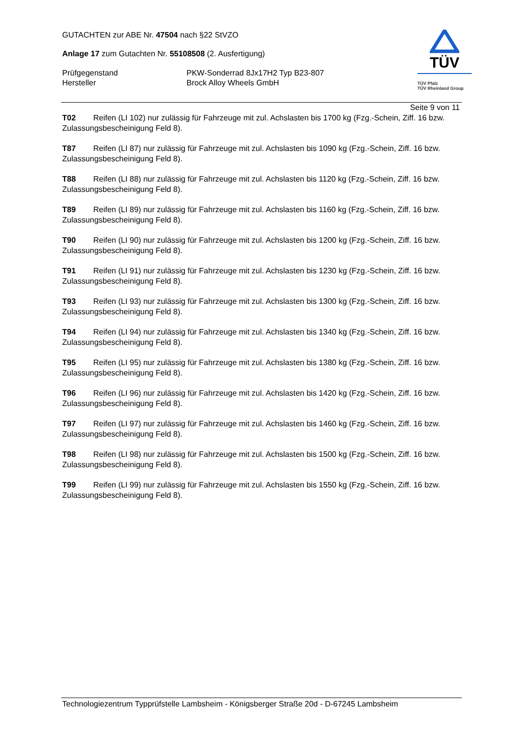GUTACHTEN zur ABE Nr. 47504 nach §22 StVZO
Anlage 17 zum Gutachten Nr. 55108508 (2. Ausfertigung)
Prüfgegenstand PKW-Sonderrad 8Jx17H2 Typ B23-807
Hersteller Brock Alloy Wheels GmbH
TÜV
TÜV Pfalz
TÜV Rheinland Group
Seite 9 von 11
T02 Reifen (LI 102) nur zulässig für Fahrzeuge mit zul. Achslasten bis 1700 kg (Fzg.-Schein, Ziff. 16 bzw. Zulassungsbescheinigung Feld 8).
T87 Reifen (LI 87) nur zulässig für Fahrzeuge mit zul. Achslasten bis 1090 kg (Fzg.-Schein, Ziff. 16 bzw. Zulassungsbescheinigung Feld 8).
T88 Reifen (LI 88) nur zulässig für Fahrzeuge mit zul. Achslasten bis 1120 kg (Fzg.-Schein, Ziff. 16 bzw. Zulassungsbescheinigung Feld 8).
T89 Reifen (LI 89) nur zulässig für Fahrzeuge mit zul. Achslasten bis 1160 kg (Fzg.-Schein, Ziff. 16 bzw. Zulassungsbescheinigung Feld 8).
T90 Reifen (LI 90) nur zulässig für Fahrzeuge mit zul. Achslasten bis 1200 kg (Fzg.-Schein, Ziff. 16 bzw. Zulassungsbescheinigung Feld 8).
T91 Reifen (LI 91) nur zulässig für Fahrzeuge mit zul. Achslasten bis 1230 kg (Fzg.-Schein, Ziff. 16 bzw. Zulassungsbescheinigung Feld 8).
T93 Reifen (LI 93) nur zulässig für Fahrzeuge mit zul. Achslasten bis 1300 kg (Fzg.-Schein, Ziff. 16 bzw. Zulassungsbescheinigung Feld 8).
T94 Reifen (LI 94) nur zulässig für Fahrzeuge mit zul. Achslasten bis 1340 kg (Fzg.-Schein, Ziff. 16 bzw. Zulassungsbescheinigung Feld 8).
T95 Reifen (LI 95) nur zulässig für Fahrzeuge mit zul. Achslasten bis 1380 kg (Fzg.-Schein, Ziff. 16 bzw. Zulassungsbescheinigung Feld 8).
T96 Reifen (LI 96) nur zulässig für Fahrzeuge mit zul. Achslasten bis 1420 kg (Fzg.-Schein, Ziff. 16 bzw. Zulassungsbescheinigung Feld 8).
T97 Reifen (LI 97) nur zulässig für Fahrzeuge mit zul. Achslasten bis 1460 kg (Fzg.-Schein, Ziff. 16 bzw. Zulassungsbescheinigung Feld 8).
T98 Reifen (LI 98) nur zulässig für Fahrzeuge mit zul. Achslasten bis 1500 kg (Fzg.-Schein, Ziff. 16 bzw. Zulassungsbescheinigung Feld 8).
T99 Reifen (LI 99) nur zulässig für Fahrzeuge mit zul. Achslasten bis 1550 kg (Fzg.-Schein, Ziff. 16 bzw. Zulassungsbescheinigung Feld 8).
Technologiezentrum Typprüfstelle Lambsheim - Königsberger Straße 20d - D-67245 Lambsheim